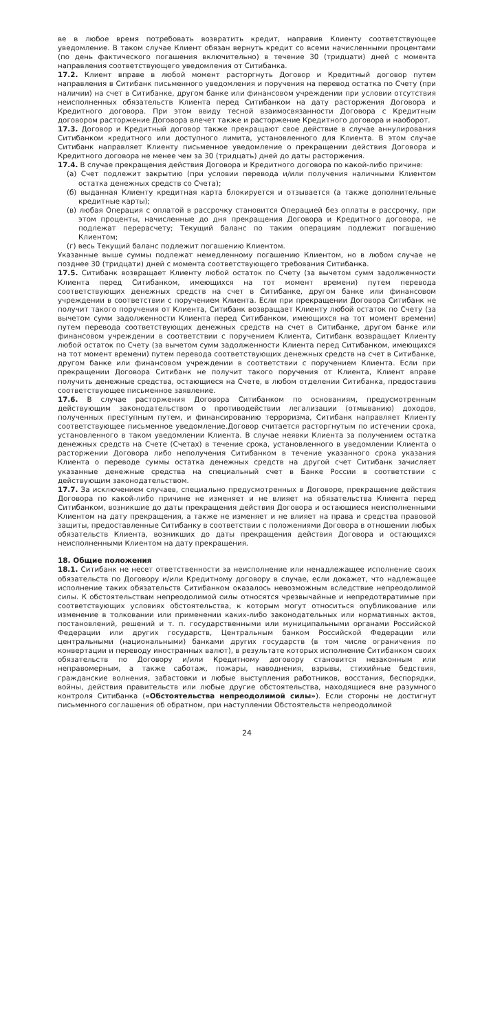ве в любое время потребовать возвратить кредит, направив Клиенту соответствующее уведомление. В таком случае Клиент обязан вернуть кредит со всеми начисленными процентами (по день фактического погашения включительно) в течение 30 (тридцати) дней с момента направления соответствующего уведомления от Ситибанка.
17.2. Клиент вправе в любой момент расторгнуть Договор и Кредитный договор путем направления в Ситибанк письменного уведомления и поручения на перевод остатка по Счету (при наличии) на счет в Ситибанке, другом банке или финансовом учреждении при условии отсутствия неисполненных обязательств Клиента перед Ситибанком на дату расторжения Договора и Кредитного договора. При этом ввиду тесной взаимосвязанности Договора с Кредитным договором расторжение Договора влечет также и расторжение Кредитного договора и наоборот.
17.3. Договор и Кредитный договор также прекращают свое действие в случае аннулирования Ситибанком кредитного или доступного лимита, установленного для Клиента. В этом случае Ситибанк направляет Клиенту письменное уведомление о прекращении действия Договора и Кредитного договора не менее чем за 30 (тридцать) дней до даты расторжения.
17.4. В случае прекращения действия Договора и Кредитного договора по какой-либо причине:
(а) Счет подлежит закрытию (при условии перевода и/или получения наличными Клиентом остатка денежных средств со Счета);
(б) выданная Клиенту кредитная карта блокируется и отзывается (а также дополнительные кредитные карты);
(в) любая Операция с оплатой в рассрочку становится Операцией без оплаты в рассрочку, при этом проценты, начисленные до дня прекращения Договора и Кредитного договора, не подлежат перерасчету; Текущий баланс по таким операциям подлежит погашению Клиентом;
(г) весь Текущий баланс подлежит погашению Клиентом.
Указанные выше суммы подлежат немедленному погашению Клиентом, но в любом случае не позднее 30 (тридцати) дней с момента соответствующего требования Ситибанка.
17.5. Ситибанк возвращает Клиенту любой остаток по Счету (за вычетом сумм задолженности Клиента перед Ситибанком, имеющихся на тот момент времени) путем перевода соответствующих денежных средств на счет в Ситибанке, другом банке или финансовом учреждении в соответствии с поручением Клиента. Если при прекращении Договора Ситибанк не получит такого поручения от Клиента, Ситибанк возвращает Клиенту любой остаток по Счету (за вычетом сумм задолженности Клиента перед Ситибанком, имеющихся на тот момент времени) путем перевода соответствующих денежных средств на счет в Ситибанке, другом банке или финансовом учреждении в соответствии с поручением Клиента, Ситибанк возвращает Клиенту любой остаток по Счету (за вычетом сумм задолженности Клиента перед Ситибанком, имеющихся на тот момент времени) путем перевода соответствующих денежных средств на счет в Ситибанке, другом банке или финансовом учреждении в соответствии с поручением Клиента. Если при прекращении Договора Ситибанк не получит такого поручения от Клиента, Клиент вправе получить денежные средства, остающиеся на Счете, в любом отделении Ситибанка, предоставив соответствующее письменное заявление.
17.6. В случае расторжения Договора Ситибанком по основаниям, предусмотренным действующим законодательством о противодействии легализации (отмыванию) доходов, полученных преступным путем, и финансированию терроризма, Ситибанк направляет Клиенту соответствующее письменное уведомление.Договор считается расторгнутым по истечении срока, установленного в таком уведомлении Клиента. В случае неявки Клиента за получением остатка денежных средств на Счете (Счетах) в течение срока, установленного в уведомлении Клиента о расторжении Договора либо неполучения Ситибанком в течение указанного срока указания Клиента о переводе суммы остатка денежных средств на другой счет Ситибанк зачисляет указанные денежные средства на специальный счет в Банке России в соответствии с действующим законодательством.
17.7. За исключением случаев, специально предусмотренных в Договоре, прекращение действия Договора по какой-либо причине не изменяет и не влияет на обязательства Клиента перед Ситибанком, возникшие до даты прекращения действия Договора и остающиеся неисполненными Клиентом на дату прекращения, а также не изменяет и не влияет на права и средства правовой защиты, предоставленные Ситибанку в соответствии с положениями Договора в отношении любых обязательств Клиента, возникших до даты прекращения действия Договора и остающихся неисполненными Клиентом на дату прекращения.
18. Общие положения
18.1. Ситибанк не несет ответственности за неисполнение или ненадлежащее исполнение своих обязательств по Договору и/или Кредитному договору в случае, если докажет, что надлежащее исполнение таких обязательств Ситибанком оказалось невозможным вследствие непреодолимой силы. К обстоятельствам непреодолимой силы относятся чрезвычайные и непредотвратимые при соответствующих условиях обстоятельства, к которым могут относиться опубликование или изменение в толковании или применении каких-либо законодательных или нормативных актов, постановлений, решений и т. п. государственными или муниципальными органами Российской Федерации или других государств, Центральным банком Российской Федерации или центральными (национальными) банками других государств (в том числе ограничения по конвертации и переводу иностранных валют), в результате которых исполнение Ситибанком своих обязательств по Договору и/или Кредитному договору становится незаконным или неправомерным, а также саботаж, пожары, наводнения, взрывы, стихийные бедствия, гражданские волнения, забастовки и любые выступления работников, восстания, беспорядки, войны, действия правительств или любые другие обстоятельства, находящиеся вне разумного контроля Ситибанка («Обстоятельства непреодолимой силы»). Если стороны не достигнут письменного соглашения об обратном, при наступлении Обстоятельств непреодолимой
24